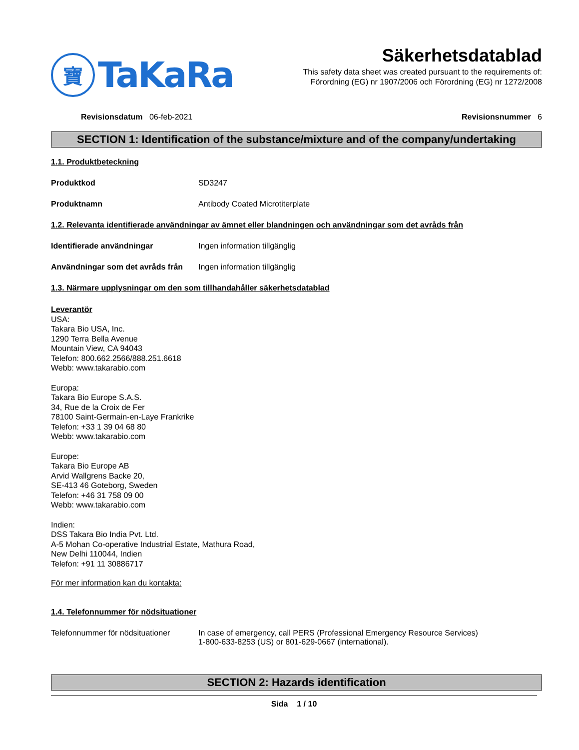寶
TaKaRa
Säkerhetsdatablad
This safety data sheet was created pursuant to the requirements of:
Förordning (EG) nr 1907/2006 och Förordning (EG) nr 1272/2008
Revisionsdatum 06-feb-2021 Revisionsnummer 6
SECTION 1: Identification of the substance/mixture and of the company/undertaking
1.1. Produktbeteckning
Produktkod SD3247
Produktnamn Antibody Coated Microtiterplate
1.2. Relevanta identifierade användningar av ämnet eller blandningen och användningar som det avråds från
Identifierade användningar Ingen information tillgänglig
Användningar som det avråds från
Ingen information tillgänglig
1.3. Närmare upplysningar om den som tillhandahåller säkerhetsdatablad
Leverantör
USA:
Takara Bio USA, Inc.
1290 Terra Bella Avenue
Mountain View, CA 94043
Telefon: 800.662.2566/888.251.6618
Webb: www.takarabio.com
Europa:
Takara Bio Europe S.A.S.
34, Rue de la Croix de Fer
78100 Saint-Germain-en-Laye Frankrike
Telefon: +33 1 39 04 68 80
Webb: www.takarabio.com
Europe:
Takara Bio Europe AB
Arvid Wallgrens Backe 20,
SE-413 46 Goteborg, Sweden
Telefon: +46 31 758 09 00
Webb: www.takarabio.com
Indien:
DSS Takara Bio India Pvt. Ltd.
A-5 Mohan Co-operative Industrial Estate, Mathura Road,
New Delhi 110044, Indien
Telefon: +91 11 30886717
För mer information kan du kontakta:
1.4. Telefonnummer för nödsituationer
Telefonnummer för nödsituationer
In case of emergency, call PERS (Professional Emergency Resource Services)
1-800-633-8253 (US) or 801-629-0667 (international).
SECTION 2: Hazards identification
Sida 1 / 10